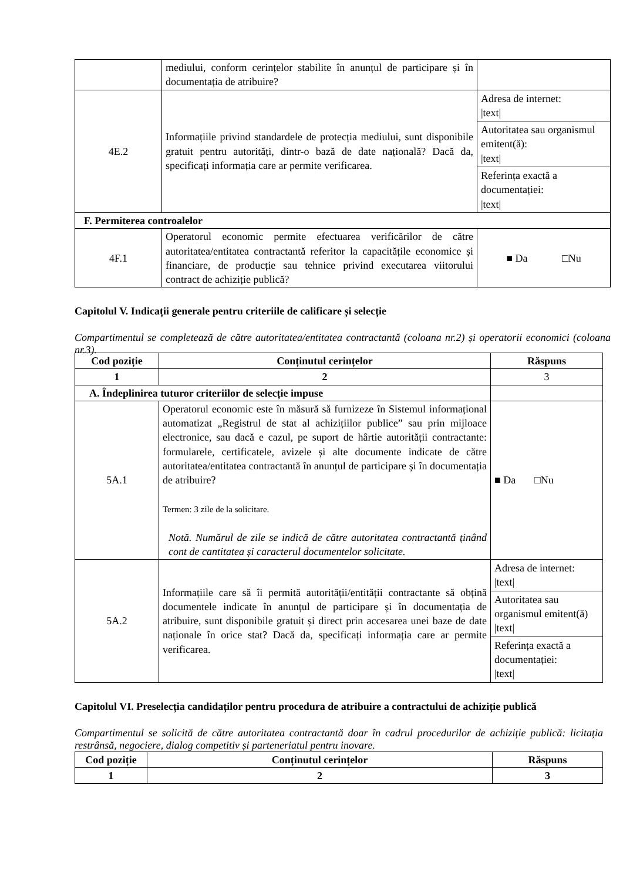| | mediului, conform cerințelor stabilite în anunțul de participare și în documentația de atribuire? | |
| 4E.2 | Informațiile privind standardele de protecția mediului, sunt disponibile gratuit pentru autorități, dintr-o bază de date națională? Dacă da, specificați informația care ar permite verificarea. | / Adresa de internet: /text/ / / Autoritatea sau organismul emitent(ă): /text/ / / Referința exactă a documentației: /text/ / |
| F. Permiterea controalelor | | |
| 4F.1 | Operatorul economic permite efectuarea verificărilor de către autoritatea/entitatea contractantă referitor la capacitățile economice și financiare, de producție sau tehnice privind executarea viitorului contract de achiziție publică? | ■ Da □Nu |
Capitolul V. Indicații generale pentru criteriile de calificare și selecție
Compartimentul se completează de către autoritatea/entitatea contractantă (coloana nr.2) și operatorii economici (coloana nr.3).
| Cod poziție | Conținutul cerințelor | Răspuns |
| --- | --- | --- |
| 1 | 2 | 3 |
| A. Îndeplinirea tuturor criteriilor de selecție impuse | | |
| 5A.1 | Operatorul economic este în măsură să furnizeze în Sistemul informațional automatizat „Registrul de stat al achizițiilor publice” sau prin mijloace electronice, sau dacă e cazul, pe suport de hârtie autorității contractante: formularele, certificatele, avizele și alte documente indicate de către autoritatea/entitatea contractantă în anunțul de participare și în documentația de atribuire? Termen: 3 zile de la solicitare. Notă. Numărul de zile se indică de către autoritatea contractantă ținând cont de cantitatea și caracterul documentelor solicitate. | ■ Da □Nu |
| 5A.2 | Informațiile care să îi permită autorității/entității contractante să obțină documentele indicate în anunțul de participare și în documentația de atribuire, sunt disponibile gratuit și direct prin accesarea unei baze de date naționale în orice stat? Dacă da, specificați informația care ar permite verificarea. | / Adresa de internet: /text/ / / Autoritatea sau organismul emitent(ă) /text/ / / Referința exactă a documentației: /text/ / |
Capitolul VI. Preselecția candidaților pentru procedura de atribuire a contractului de achiziție publică
Compartimentul se solicită de către autoritatea contractantă doar în cadrul procedurilor de achiziție publică: licitația restrânsă, negociere, dialog competitiv și parteneriatul pentru inovare.
| Cod poziție | Conținutul cerințelor | Răspuns |
| --- | --- | --- |
| 1 | 2 | 3 |